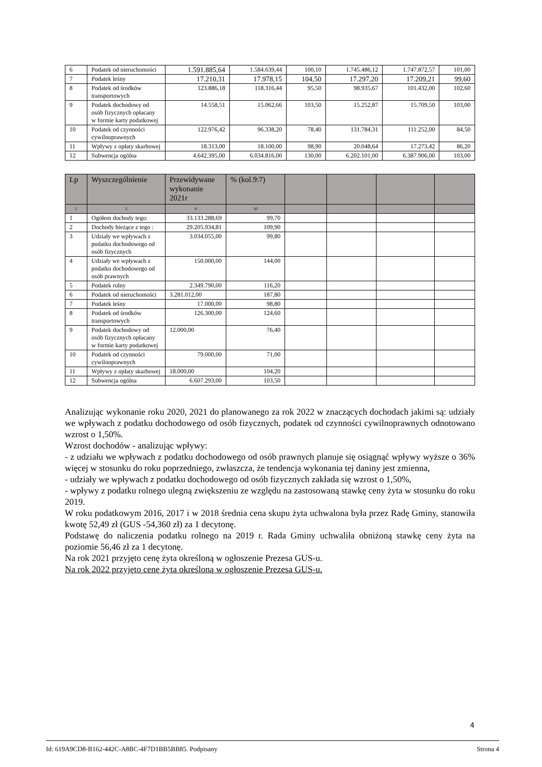| 6 | Podatek od nieruchomości | 1.591.885,64 | 1.584.639,44 | 100,10 | 1.745.486,12 | 1.747.872,57 | 101,00 |
| 7 | Podatek leśny | 17.210,31 | 17.978,15 | 104,50 | 17.297,20 | 17.209,21 | 99,60 |
| 8 | Podatek od środków transportowych | 123.886,18 | 118.316,44 | 95,50 | 98.935,67 | 101.432,00 | 102,60 |
| 9 | Podatek dochodowy od osób fizycznych opłacany w formie karty podatkowej | 14.558,51 | 15.062,66 | 103,50 | 15.252,87 | 15.709,50 | 103,00 |
| 10 | Podatek od czynności cywilnoprawnych | 122.976,42 | 96.338,20 | 78,40 | 131.784,31 | 111.252,00 | 84,50 |
| 11 | Wpływy z opłaty skarbowej | 18.313,00 | 18.100,00 | 98,90 | 20.048,64 | 17.273,42 | 86,20 |
| 12 | Subwencja ogólna | 4.642.395,00 | 6.034.816,00 | 130,00 | 6.202.101,00 | 6.387.906,00 | 103,00 |
| Lp | Wyszczególnienie | Przewidywane wykonanie 2021r | % (kol.9:7) | | | | |
| --- | --- | --- | --- | --- | --- | --- | --- |
| 1 | 2 | 9 | 10 | | | | |
| 1 | Ogółem dochody tego: | 33.133.288,69 | 99,70 | | | | |
| 2 | Dochody bieżące z tego : | 29.205.934,81 | 109,90 | | | | |
| 3 | Udziały we wpływach z podatku dochodowego od osób fizycznych | 3.034.055,00 | 99,80 | | | | |
| 4 | Udziały we wpływach z podatku dochodowego od osób prawnych | 150.000,00 | 144,00 | | | | |
| 5 | Podatek rolny | 2.349.790,00 | 116,20 | | | | |
| 6 | Podatek od nieruchomości | 3.281.012,00 | 187,80 | | | | |
| 7 | Podatek leśny | 17.000,00 | 98,80 | | | | |
| 8 | Podatek od środków transportowych | 126.300,00 | 124,60 | | | | |
| 9 | Podatek dochodowy od osób fizycznych opłacany w formie karty podatkowej | 12.000,00 | 76,40 | | | | |
| 10 | Podatek od czynności cywilnoprawnych | 79.000,00 | 71,00 | | | | |
| 11 | Wpływy z opłaty skarbowej | 18.000,00 | 104,20 | | | | |
| 12 | Subwencja ogólna | 6.607.293,00 | 103,50 | | | | |
Analizując wykonanie roku 2020, 2021 do planowanego za rok 2022 w znaczących dochodach jakimi są: udziały we wpływach z podatku dochodowego od osób fizycznych, podatek od czynności cywilnoprawnych odnotowano wzrost o 1,50%.
Wzrost dochodów - analizując wpływy:
- z udziału we wpływach z podatku dochodowego od osób prawnych planuje się osiągnąć wpływy wyższe o 36% więcej w stosunku do roku poprzedniego, zwłaszcza, że tendencja wykonania tej daniny jest zmienna,
- udziały we wpływach z podatku dochodowego od osób fizycznych zakłada się wzrost o 1,50%,
- wpływy z podatku rolnego ulegną zwiększeniu ze względu na zastosowaną stawkę ceny żyta w stosunku do roku 2019.
W roku podatkowym 2016, 2017 i w 2018 średnia cena skupu żyta uchwalona była przez Radę Gminy, stanowiła kwotę 52,49 zł (GUS -54,360 zł) za 1 decytonę.
Podstawę do naliczenia podatku rolnego na 2019 r. Rada Gminy uchwaliła obniżoną stawkę ceny żyta na poziomie 56,46 zł za 1 decytonę.
Na rok 2021 przyjęto cenę żyta określoną w ogłoszenie Prezesa GUS-u.
Na rok 2022 przyjęto cenę żyta określoną w ogłoszenie Prezesa GUS-u.
4
Id: 619A9CD8-B162-442C-A8BC-4F7D1BB5BB85. Podpisany Strona 4